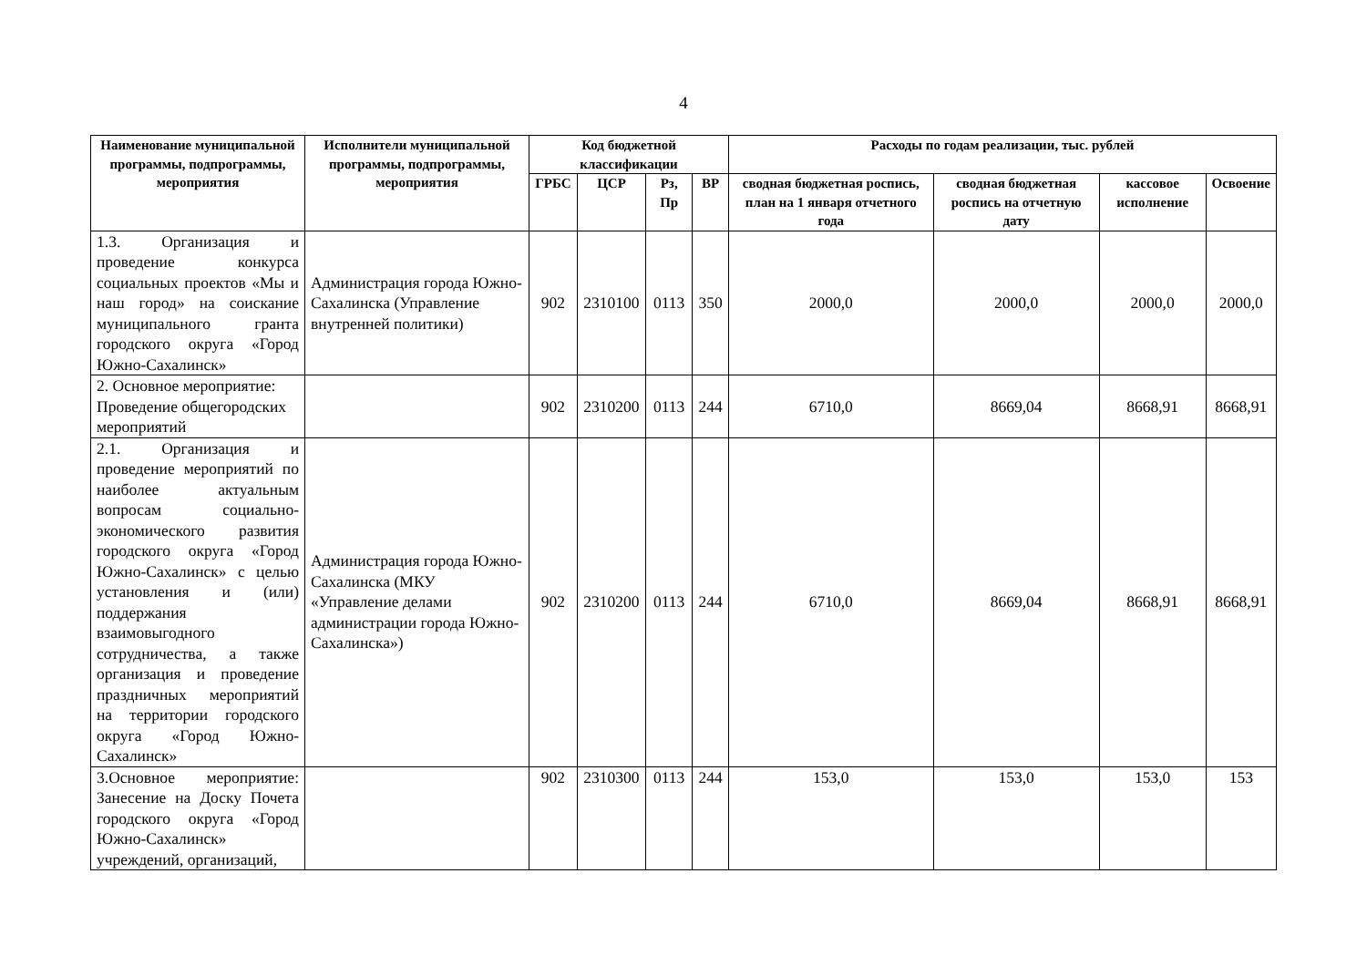4
| Наименование муниципальной программы, подпрограммы, мероприятия | Исполнители муниципальной программы, подпрограммы, мероприятия | Код бюджетной классификации | | | | Расходы по годам реализации, тыс. рублей | | | |
| --- | --- | --- | --- | --- | --- | --- | --- | --- | --- |
| | | ГРБС | ЦСР | Рз, Пр | ВР | сводная бюджетная роспись, план на 1 января отчетного года | сводная бюджетная роспись на отчетную дату | кассовое исполнение | Освоение |
| 1.3. Организация и проведение конкурса социальных проектов «Мы и наш город» на соискание муниципального гранта городского округа «Город Южно-Сахалинск» | Администрация города Южно-Сахалинска (Управление внутренней политики) | 902 | 2310100 | 0113 | 350 | 2000,0 | 2000,0 | 2000,0 | 2000,0 |
| 2. Основное мероприятие: Проведение общегородских мероприятий | | 902 | 2310200 | 0113 | 244 | 6710,0 | 8669,04 | 8668,91 | 8668,91 |
| 2.1. Организация и проведение мероприятий по наиболее актуальным вопросам социально-экономического развития городского округа «Город Южно-Сахалинск» с целью установления и (или) поддержания взаимовыгодного сотрудничества, а также организация и проведение праздничных мероприятий на территории городского округа «Город Южно-Сахалинск» | Администрация города Южно-Сахалинска (МКУ «Управление делами администрации города Южно-Сахалинска») | 902 | 2310200 | 0113 | 244 | 6710,0 | 8669,04 | 8668,91 | 8668,91 |
| 3.Основное мероприятие: Занесение на Доску Почета городского округа «Город Южно-Сахалинск» учреждений, организаций, | | 902 | 2310300 | 0113 | 244 | 153,0 | 153,0 | 153,0 | 153 |